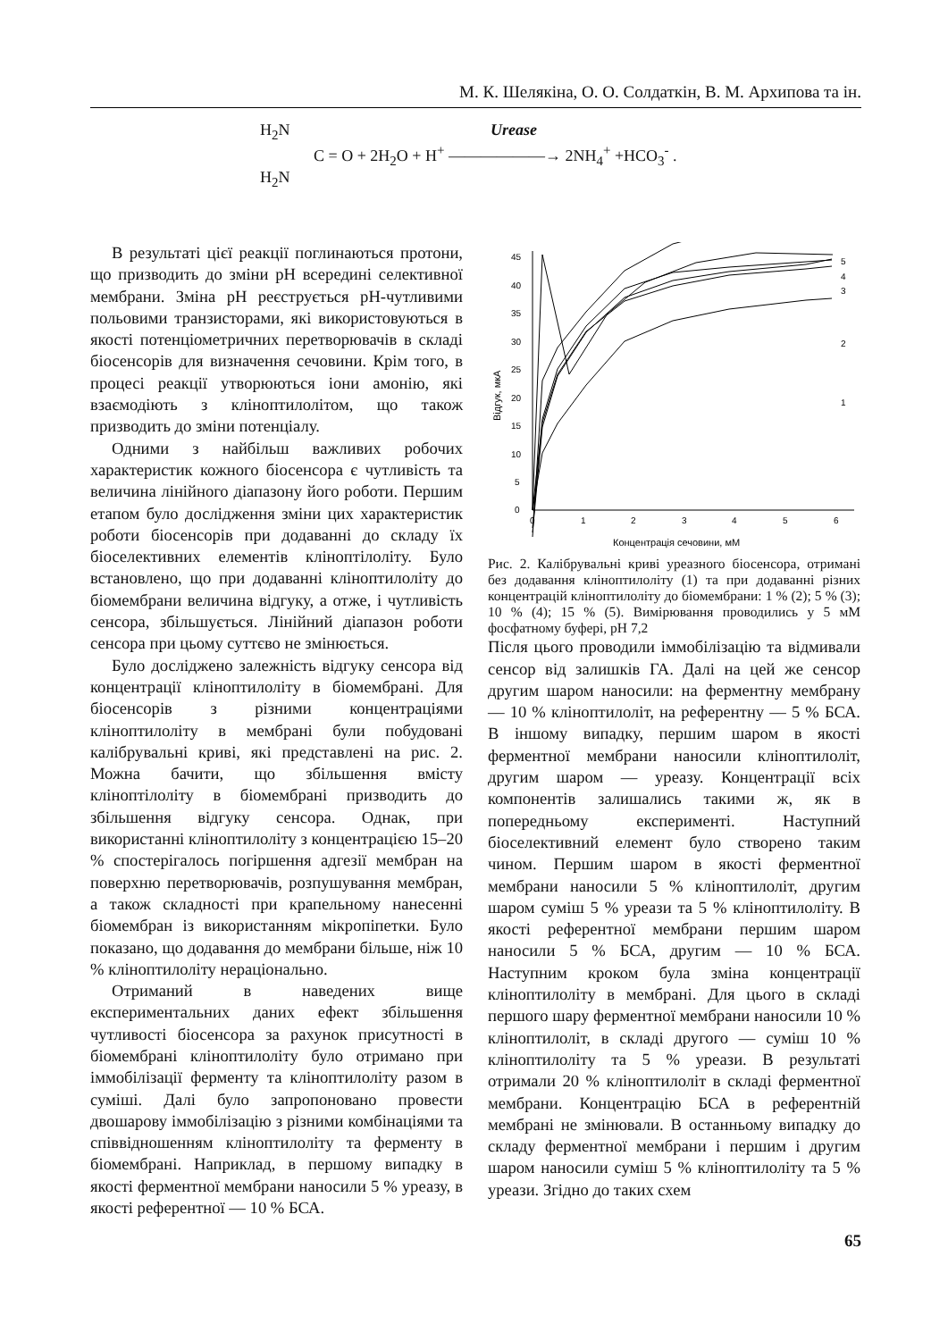М. К. Шелякіна, О. О. Солдаткін, В. М. Архипова та ін.
H<sub>2</sub>N Urease
C = O + 2H<sub>2</sub>O + H<sup>+</sup> ——————→ 2NH<sub>4</sub><sup>+</sup> +HCO<sub>3</sub><sup>-</sup> .
H<sub>2</sub>N
В результаті цієї реакції поглинаються протони, що призводить до зміни рН всередині селективної мембрани. Зміна рН реєструється рН-чутливими польовими транзисторами, які використовуються в якості потенціометричних перетворювачів в складі біосенсорів для визначення сечовини. Крім того, в процесі реакції утворюються іони амонію, які взаємодіють з кліноптилолітом, що також призводить до зміни потенціалу.
Одними з найбільш важливих робочих характеристик кожного біосенсора є чутливість та величина лінійного діапазону його роботи. Першим етапом було дослідження зміни цих характеристик роботи біосенсорів при додаванні до складу їх біоселективних елементів кліноптілоліту. Було встановлено, що при додаванні кліноптилоліту до біомембрани величина відгуку, а отже, і чутливість сенсора, збільшується. Лінійний діапазон роботи сенсора при цьому суттєво не змінюється.
Було досліджено залежність відгуку сенсора від концентрації кліноптилоліту в біомембрані. Для біосенсорів з різними концентраціями кліноптилоліту в мембрані були побудовані калібрувальні криві, які представлені на рис. 2. Можна бачити, що збільшення вмісту кліноптілоліту в біомембрані призводить до збільшення відгуку сенсора. Однак, при використанні кліноптилоліту з концентрацією 15–20 % спостерігалось погіршення адгезії мембран на поверхню перетворювачів, розпушування мембран, а також складності при крапельному нанесенні біомембран із використанням мікропіпетки. Було показано, що додавання до мембрани більше, ніж 10 % кліноптилоліту нераціонально.
Отриманий в наведених вище експериментальних даних ефект збільшення чутливості біосенсора за рахунок присутності в біомембрані кліноптилоліту було отримано при іммобілізації ферменту та кліноптилоліту разом в суміші. Далі було запропоновано провести двошарову іммобілізацію з різними комбінаціями та співвідношенням кліноптилоліту та ферменту в біомембрані. Наприклад, в першому випадку в якості ферментної мембрани наносили 5 % уреазу, в якості референтної — 10 % БСА.
0
5
10
15
20
25
30
35
40
45
0
1
2
3
4
5
6
Концентрація сечовини, мМ
Відгук, мкА
5
4
3
2
1
Рис. 2. Калібрувальні криві уреазного біосенсора, отримані без додавання кліноптилоліту (1) та при додаванні різних концентрацій кліноптилоліту до біомембрани: 1 % (2); 5 % (3); 10 % (4); 15 % (5). Вимірювання проводились у 5 мМ фосфатному буфері, рН 7,2
Після цього проводили іммобілізацію та відмивали сенсор від залишків ГА. Далі на цей же сенсор другим шаром наносили: на ферментну мембрану — 10 % кліноптилоліт, на референтну — 5 % БСА. В іншому випадку, першим шаром в якості ферментної мембрани наносили кліноптилоліт, другим шаром — уреазу. Концентрації всіх компонентів залишались такими ж, як в попередньому експерименті. Наступний біоселективний елемент було створено таким чином. Першим шаром в якості ферментної мембрани наносили 5 % кліноптилоліт, другим шаром суміш 5 % уреази та 5 % кліноптилоліту. В якості референтної мембрани першим шаром наносили 5 % БСА, другим — 10 % БСА. Наступним кроком була зміна концентрації кліноптилоліту в мембрані. Для цього в складі першого шару ферментної мембрани наносили 10 % кліноптилоліт, в складі другого — суміш 10 % кліноптилоліту та 5 % уреази. В результаті отримали 20 % кліноптилоліт в складі ферментної мембрани. Концентрацію БСА в референтній мембрані не змінювали. В останньому випадку до складу ферментної мембрани і першим і другим шаром наносили суміш 5 % кліноптилоліту та 5 % уреази. Згідно до таких схем
65